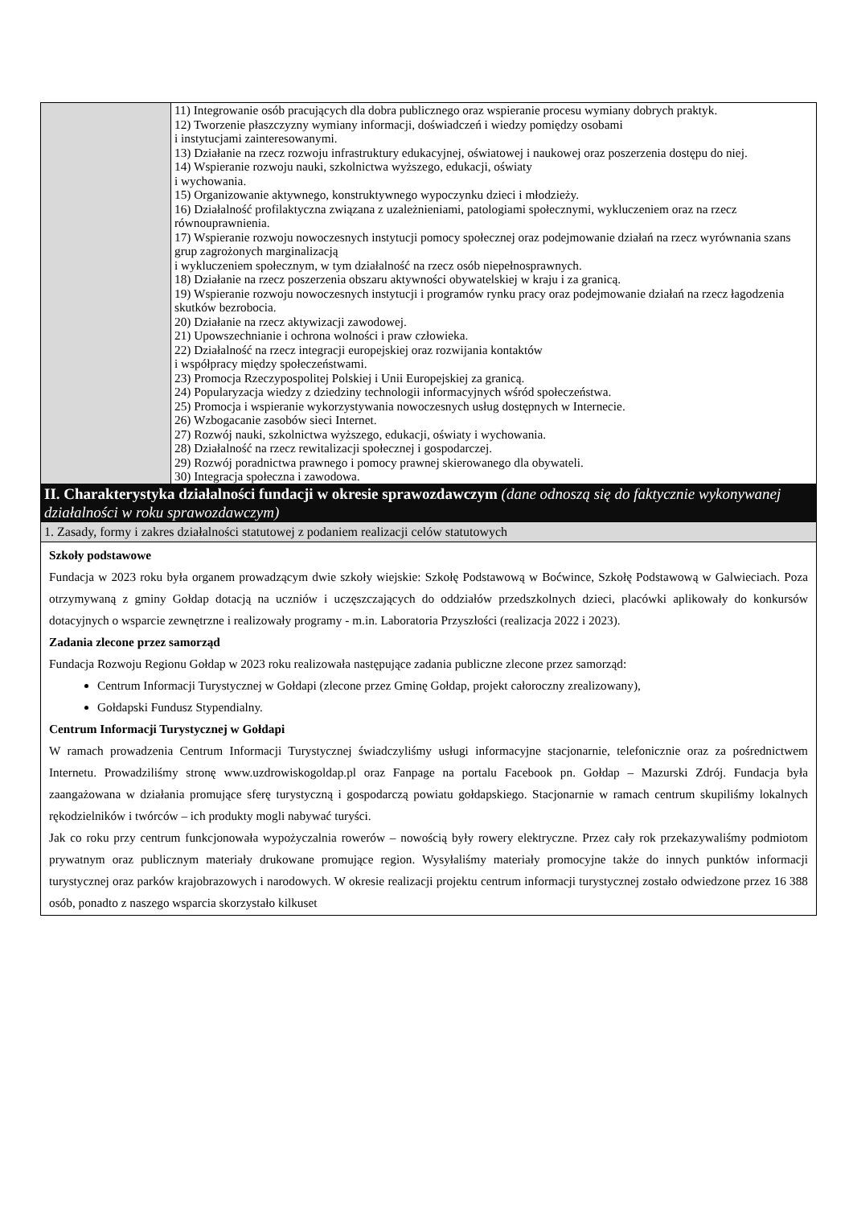| | 11) Integrowanie osób pracujących dla dobra publicznego oraz wspieranie procesu wymiany dobrych praktyk. 12) Tworzenie płaszczyzny wymiany informacji, doświadczeń i wiedzy pomiędzy osobami i instytucjami zainteresowanymi. 13) Działanie na rzecz rozwoju infrastruktury edukacyjnej, oświatowej i naukowej oraz poszerzenia dostępu do niej. 14) Wspieranie rozwoju nauki, szkolnictwa wyższego, edukacji, oświaty i wychowania. 15) Organizowanie aktywnego, konstruktywnego wypoczynku dzieci i młodzieży. 16) Działalność profilaktyczna związana z uzależnieniami, patologiami społecznymi, wykluczeniem oraz na rzecz równouprawnienia. 17) Wspieranie rozwoju nowoczesnych instytucji pomocy społecznej oraz podejmowanie działań na rzecz wyrównania szans grup zagrożonych marginalizacją i wykluczeniem społecznym, w tym działalność na rzecz osób niepełnosprawnych. 18) Działanie na rzecz poszerzenia obszaru aktywności obywatelskiej w kraju i za granicą. 19) Wspieranie rozwoju nowoczesnych instytucji i programów rynku pracy oraz podejmowanie działań na rzecz łagodzenia skutków bezrobocia. 20) Działanie na rzecz aktywizacji zawodowej. 21) Upowszechnianie i ochrona wolności i praw człowieka. 22) Działalność na rzecz integracji europejskiej oraz rozwijania kontaktów i współpracy między społeczeństwami. 23) Promocja Rzeczypospolitej Polskiej i Unii Europejskiej za granicą. 24) Popularyzacja wiedzy z dziedziny technologii informacyjnych wśród społeczeństwa. 25) Promocja i wspieranie wykorzystywania nowoczesnych usług dostępnych w Internecie. 26) Wzbogacanie zasobów sieci Internet. 27) Rozwój nauki, szkolnictwa wyższego, edukacji, oświaty i wychowania. 28) Działalność na rzecz rewitalizacji społecznej i gospodarczej. 29) Rozwój poradnictwa prawnego i pomocy prawnej skierowanego dla obywateli. 30) Integracja społeczna i zawodowa. |
| II. Charakterystyka działalności fundacji w okresie sprawozdawczym (dane odnoszą się do faktycznie wykonywanej działalności w roku sprawozdawczym) | |
| 1. Zasady, formy i zakres działalności statutowej z podaniem realizacji celów statutowych | |
| Szkoły podstawowe Fundacja w 2023 roku była organem prowadzącym dwie szkoły wiejskie: Szkołę Podstawową w Boćwince, Szkołę Podstawową w Galwieciach. Poza otrzymywaną z gminy Gołdap dotacją na uczniów i uczęszczających do oddziałów przedszkolnych dzieci, placówki aplikowały do konkursów dotacyjnych o wsparcie zewnętrzne i realizowały programy - m.in. Laboratoria Przyszłości (realizacja 2022 i 2023). Zadania zlecone przez samorząd Fundacja Rozwoju Regionu Gołdap w 2023 roku realizowała następujące zadania publiczne zlecone przez samorząd: Centrum Informacji Turystycznej w Gołdapi (zlecone przez Gminę Gołdap, projekt całoroczny zrealizowany), Gołdapski Fundusz Stypendialny. Centrum Informacji Turystycznej w Gołdapi W ramach prowadzenia Centrum Informacji Turystycznej świadczyliśmy usługi informacyjne stacjonarnie, telefonicznie oraz za pośrednictwem Internetu. Prowadziliśmy stronę www.uzdrowiskogoldap.pl oraz Fanpage na portalu Facebook pn. Gołdap – Mazurski Zdrój. Fundacja była zaangażowana w działania promujące sferę turystyczną i gospodarczą powiatu gołdapskiego. Stacjonarnie w ramach centrum skupiliśmy lokalnych rękodzielników i twórców – ich produkty mogli nabywać turyści. Jak co roku przy centrum funkcjonowała wypożyczalnia rowerów – nowością były rowery elektryczne. Przez cały rok przekazywaliśmy podmiotom prywatnym oraz publicznym materiały drukowane promujące region. Wysyłaliśmy materiały promocyjne także do innych punktów informacji turystycznej oraz parków krajobrazowych i narodowych. W okresie realizacji projektu centrum informacji turystycznej zostało odwiedzone przez 16 388 osób, ponadto z naszego wsparcia skorzystało kilkuset | |